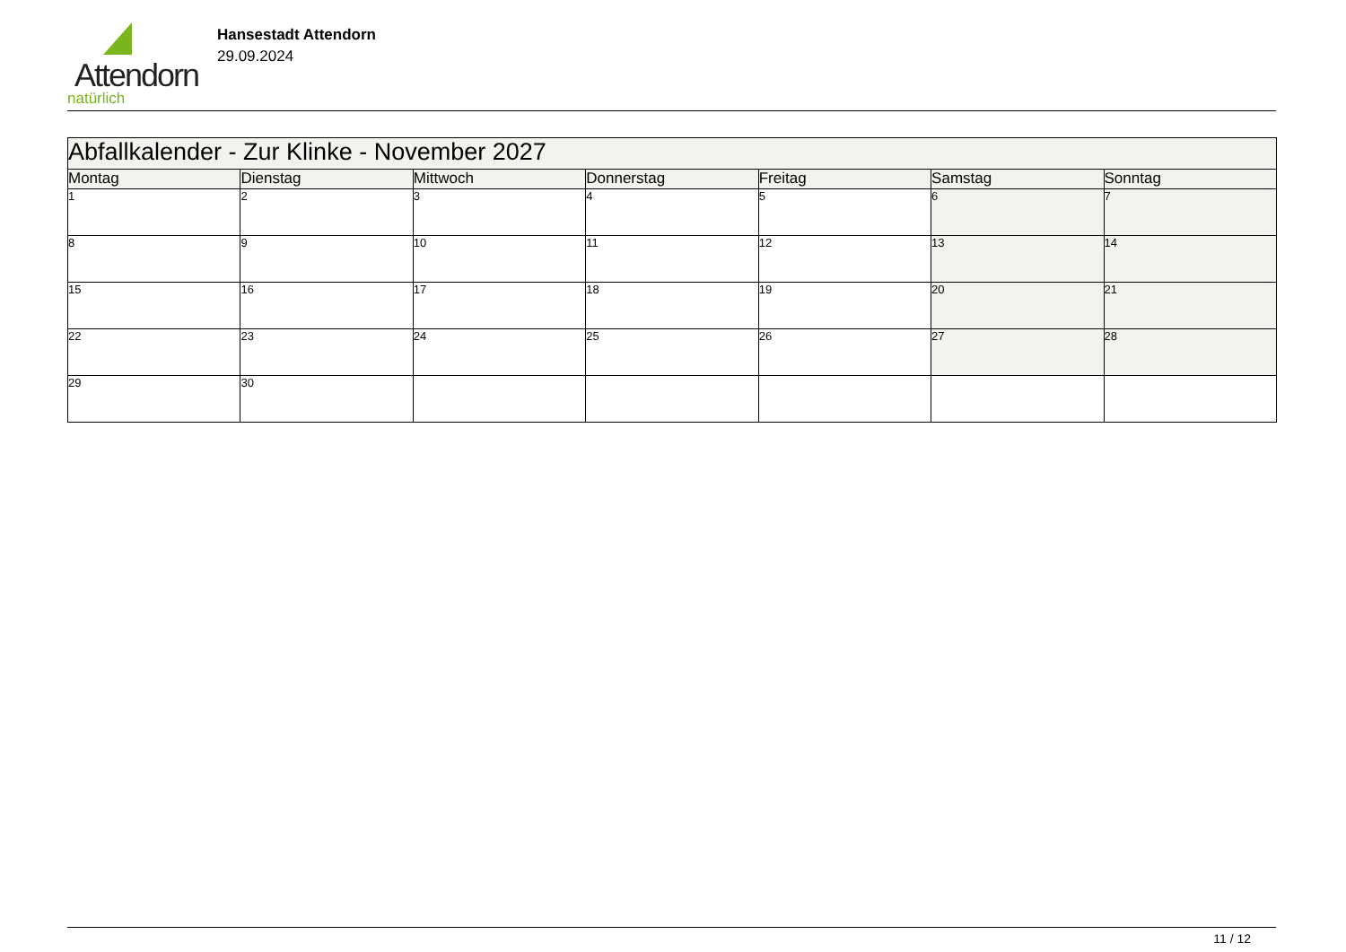Attendorn
natürlich
Hansestadt Attendorn
29.09.2024
| Abfallkalender - Zur Klinke - November 2027 | | | | | | |
| Montag | Dienstag | Mittwoch | Donnerstag | Freitag | Samstag | Sonntag |
| 1 | 2 | 3 | 4 | 5 | 6 | 7 |
| 8 | 9 | 10 | 11 | 12 | 13 | 14 |
| 15 | 16 | 17 | 18 | 19 | 20 | 21 |
| 22 | 23 | 24 | 25 | 26 | 27 | 28 |
| 29 | 30 | | | | | |
11 / 12